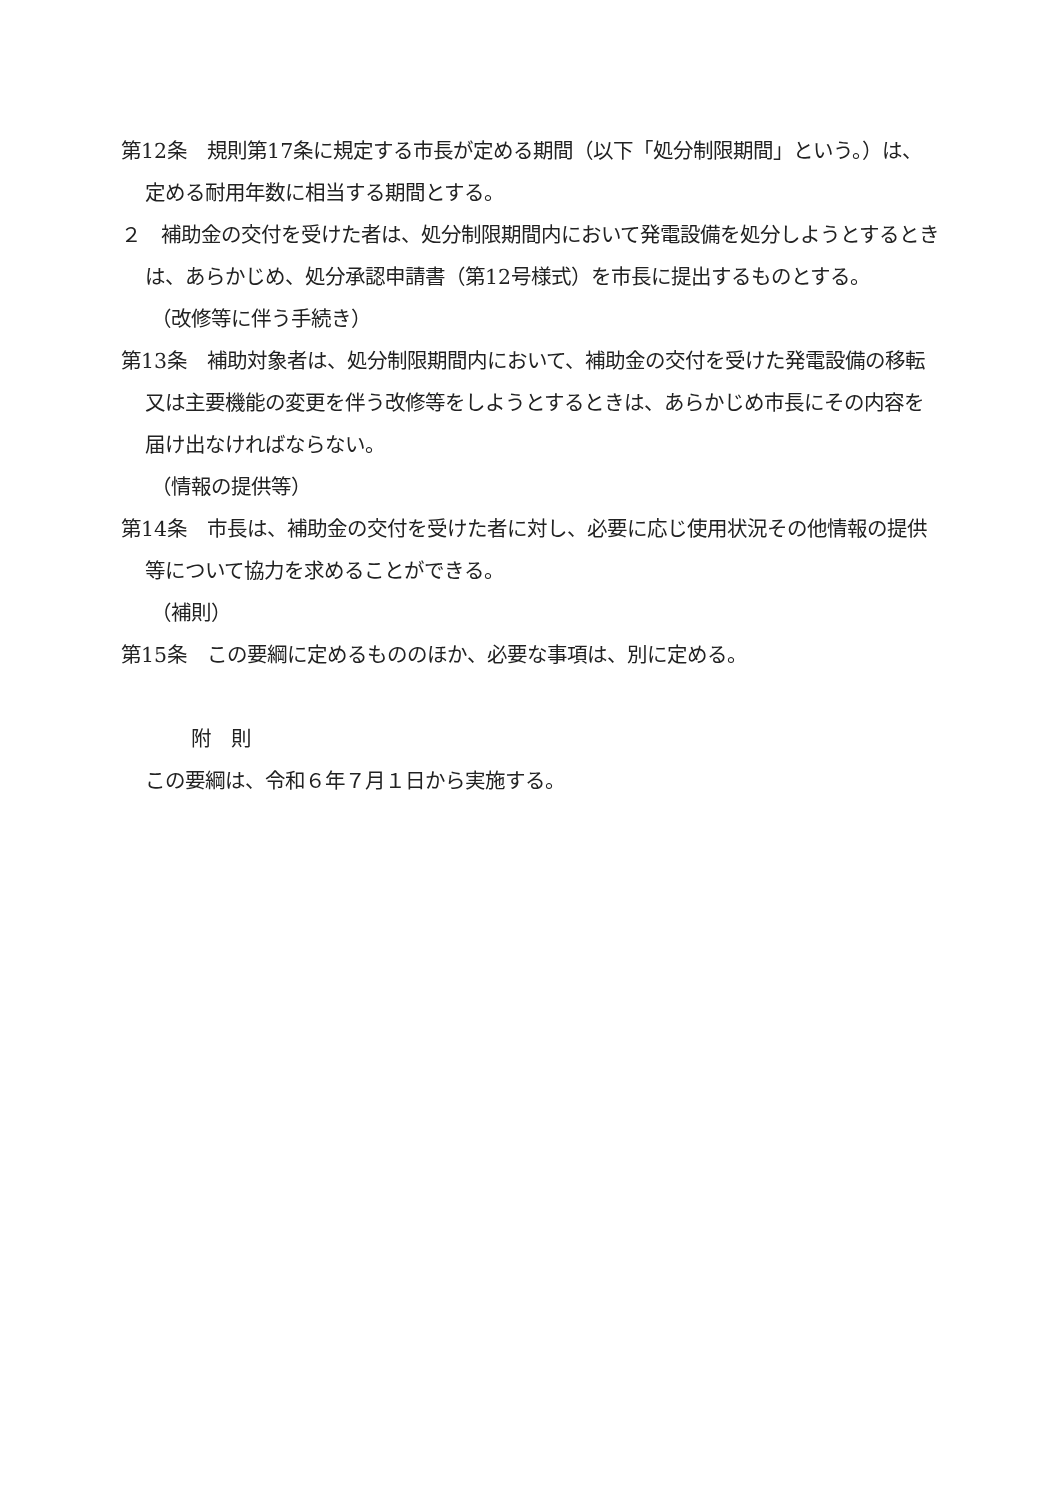第12条　規則第17条に規定する市長が定める期間（以下「処分制限期間」という。）は、定める耐用年数に相当する期間とする。
２　補助金の交付を受けた者は、処分制限期間内において発電設備を処分しようとするときは、あらかじめ、処分承認申請書（第12号様式）を市長に提出するものとする。
（改修等に伴う手続き）
第13条　補助対象者は、処分制限期間内において、補助金の交付を受けた発電設備の移転又は主要機能の変更を伴う改修等をしようとするときは、あらかじめ市長にその内容を届け出なければならない。
（情報の提供等）
第14条　市長は、補助金の交付を受けた者に対し、必要に応じ使用状況その他情報の提供等について協力を求めることができる。
（補則）
第15条　この要綱に定めるもののほか、必要な事項は、別に定める。
附　則
この要綱は、令和６年７月１日から実施する。